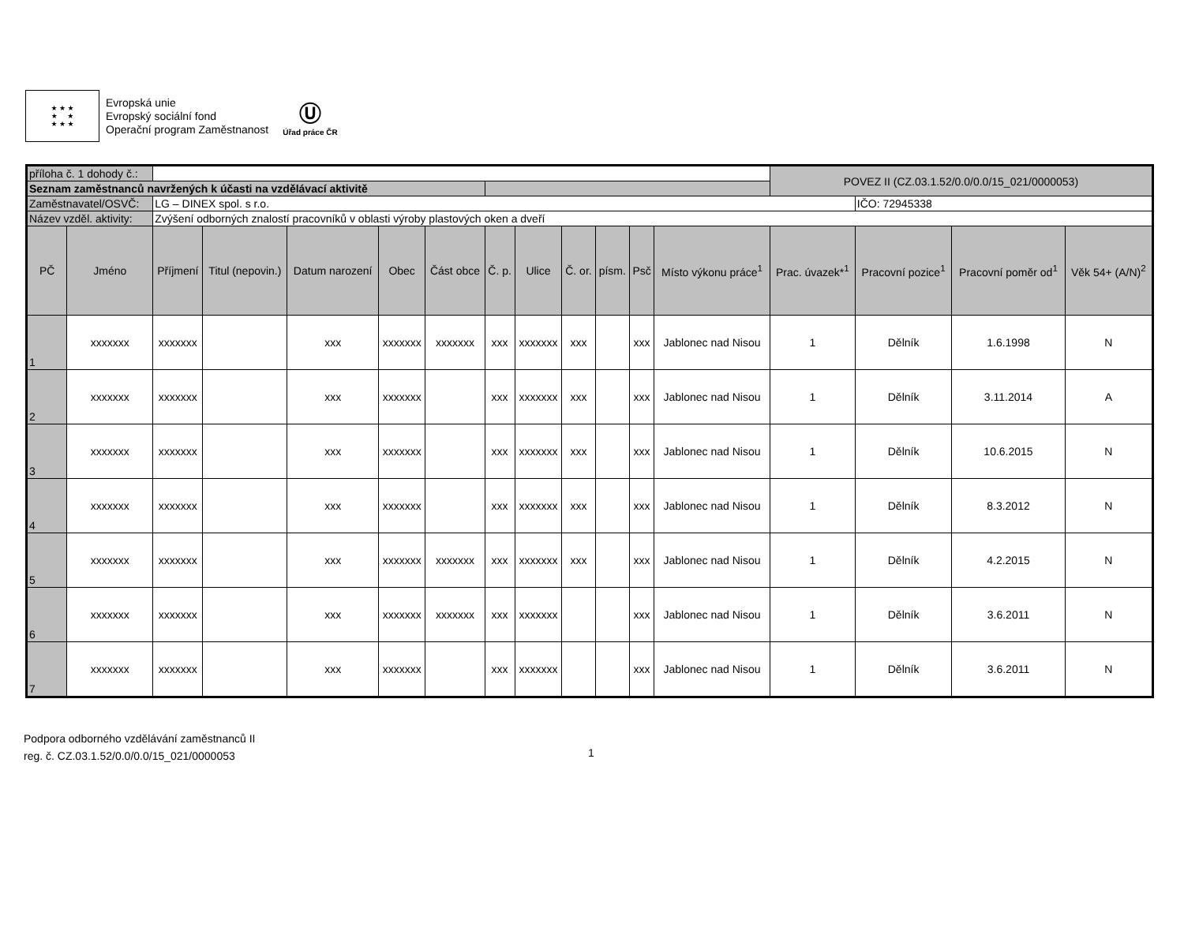★ ★ ★
★ ★
★ ★ ★
Evropská unie
Evropský sociální fond
Operační program Zaměstnanost
Ⓤ
Úřad práce ČR
| příloha č. 1 dohody č.: | | | | | | | | | | | | | POVEZ II (CZ.03.1.52/0.0/0.0/15_021/0000053) | | | |
| Seznam zaměstnanců navržených k účasti na vzdělávací aktivitě | | | | | | | | | | | | | | | | |
| Zaměstnavatel/OSVČ: | | LG – DINEX spol. s r.o. | | | | | | | | | | | | IČO: 72945338 | | |
| Název vzděl. aktivity: | | Zvýšení odborných znalostí pracovníků v oblasti výroby plastových oken a dveří | | | | | | | | | | | | | | |
| PČ | Jméno | Příjmení | Titul (nepovin.) | Datum narození | Obec | Část obce | Č. p. | Ulice | Č. or. | písm. | Psč | Místo výkonu práce<sup>1</sup> | Prac. úvazek*<sup>1</sup> | Pracovní pozice<sup>1</sup> | Pracovní poměr od<sup>1</sup> | Věk 54+ (A/N)<sup>2</sup> |
| 1 | xxxxxxx | xxxxxxx | | xxx | xxxxxxx | xxxxxxx | xxx | xxxxxxx | xxx | | xxx | Jablonec nad Nisou | 1 | Dělník | 1.6.1998 | N |
| 2 | xxxxxxx | xxxxxxx | | xxx | xxxxxxx | | xxx | xxxxxxx | xxx | | xxx | Jablonec nad Nisou | 1 | Dělník | 3.11.2014 | A |
| 3 | xxxxxxx | xxxxxxx | | xxx | xxxxxxx | | xxx | xxxxxxx | xxx | | xxx | Jablonec nad Nisou | 1 | Dělník | 10.6.2015 | N |
| 4 | xxxxxxx | xxxxxxx | | xxx | xxxxxxx | | xxx | xxxxxxx | xxx | | xxx | Jablonec nad Nisou | 1 | Dělník | 8.3.2012 | N |
| 5 | xxxxxxx | xxxxxxx | | xxx | xxxxxxx | xxxxxxx | xxx | xxxxxxx | xxx | | xxx | Jablonec nad Nisou | 1 | Dělník | 4.2.2015 | N |
| 6 | xxxxxxx | xxxxxxx | | xxx | xxxxxxx | xxxxxxx | xxx | xxxxxxx | | | xxx | Jablonec nad Nisou | 1 | Dělník | 3.6.2011 | N |
| 7 | xxxxxxx | xxxxxxx | | xxx | xxxxxxx | | xxx | xxxxxxx | | | xxx | Jablonec nad Nisou | 1 | Dělník | 3.6.2011 | N |
Podpora odborného vzdělávání zaměstnanců II
reg. č. CZ.03.1.52/0.0/0.0/15_021/0000053
1